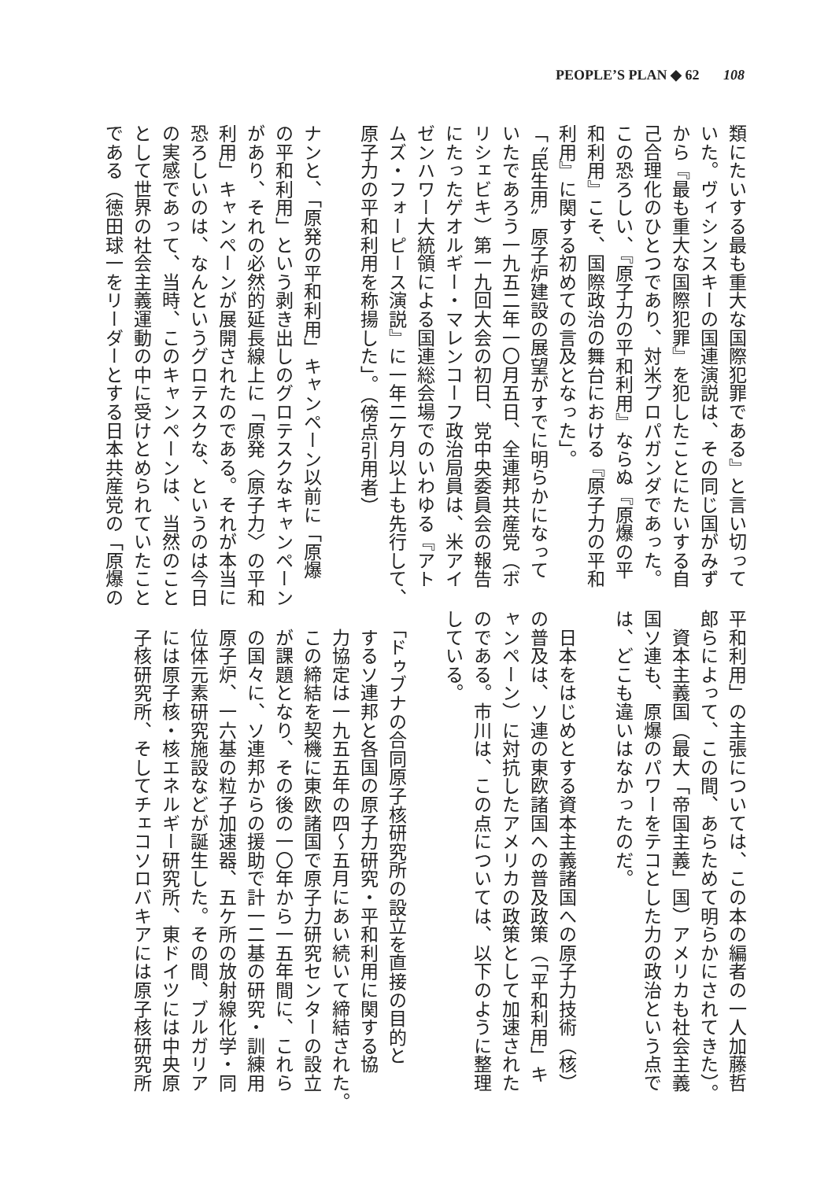PEOPLE’S PLAN ◆ 62 108
類にたいする最も重大な国際犯罪である』と言い切って
いた。ヴィシンスキーの国連演説は、その同じ国がみず
から『最も重大な国際犯罪』を犯したことにたいする自
己合理化のひとつであり、対米プロパガンダであった。
この恐ろしい、『原子力の平和利用』ならぬ『原爆の平
和利用』こそ、国際政治の舞台における『原子力の平和
利用』に関する初めての言及となった」。
「〝民生用〟原子炉建設の展望がすでに明らかになって
いたであろう一九五二年一〇月五日、全連邦共産党（ボ
リシェビキ）第一九回大会の初日、党中央委員会の報告
にたったゲオルギー・マレンコーフ政治局員は、米アイ
ゼンハワー大統領による国連総会場でのいわゆる『アト
ムズ・フォーピース演説』に一年二ケ月以上も先行して、
原子力の平和利用を称揚した」。（傍点引用者）
ナンと、「原発の平和利用」キャンペーン以前に「原爆
の平和利用」という剥き出しのグロテスクなキャンペーン
があり、それの必然的延長線上に「原発〈原子力〉の平和
利用」キャンペーンが展開されたのである。それが本当に
恐ろしいのは、なんというグロテスクな、というのは今日
の実感であって、当時、このキャンペーンは、当然のこと
として世界の社会主義運動の中に受けとめられていたこと
である（徳田球一をリーダーとする日本共産党の「原爆の
平和利用」の主張については、この本の編者の一人加藤哲
郎らによって、この間、あらためて明らかにされてきた）。
　資本主義国（最大「帝国主義」国）アメリカも社会主義
国ソ連も、原爆のパワーをテコとした力の政治という点で
は、どこも違いはなかったのだ。
　日本をはじめとする資本主義諸国への原子力技術（核）
の普及は、ソ連の東欧諸国への普及政策（「平和利用」キ
ャンペーン）に対抗したアメリカの政策として加速された
のである。市川は、この点については、以下のように整理
している。
　「ドゥブナの合同原子核研究所の設立を直接の目的と
　するソ連邦と各国の原子力研究・平和利用に関する協
　力協定は一九五五年の四～五月にあい続いて締結された。
　この締結を契機に東欧諸国で原子力研究センターの設立
　が課題となり、その後の一〇年から一五年間に、これら
　の国々に、ソ連邦からの援助で計一二基の研究・訓練用
　原子炉、一六基の粒子加速器、五ケ所の放射線化学・同
　位体元素研究施設などが誕生した。その間、ブルガリア
　には原子核・核エネルギー研究所、東ドイツには中央原
　子核研究所、そしてチェコソロバキアには原子核研究所